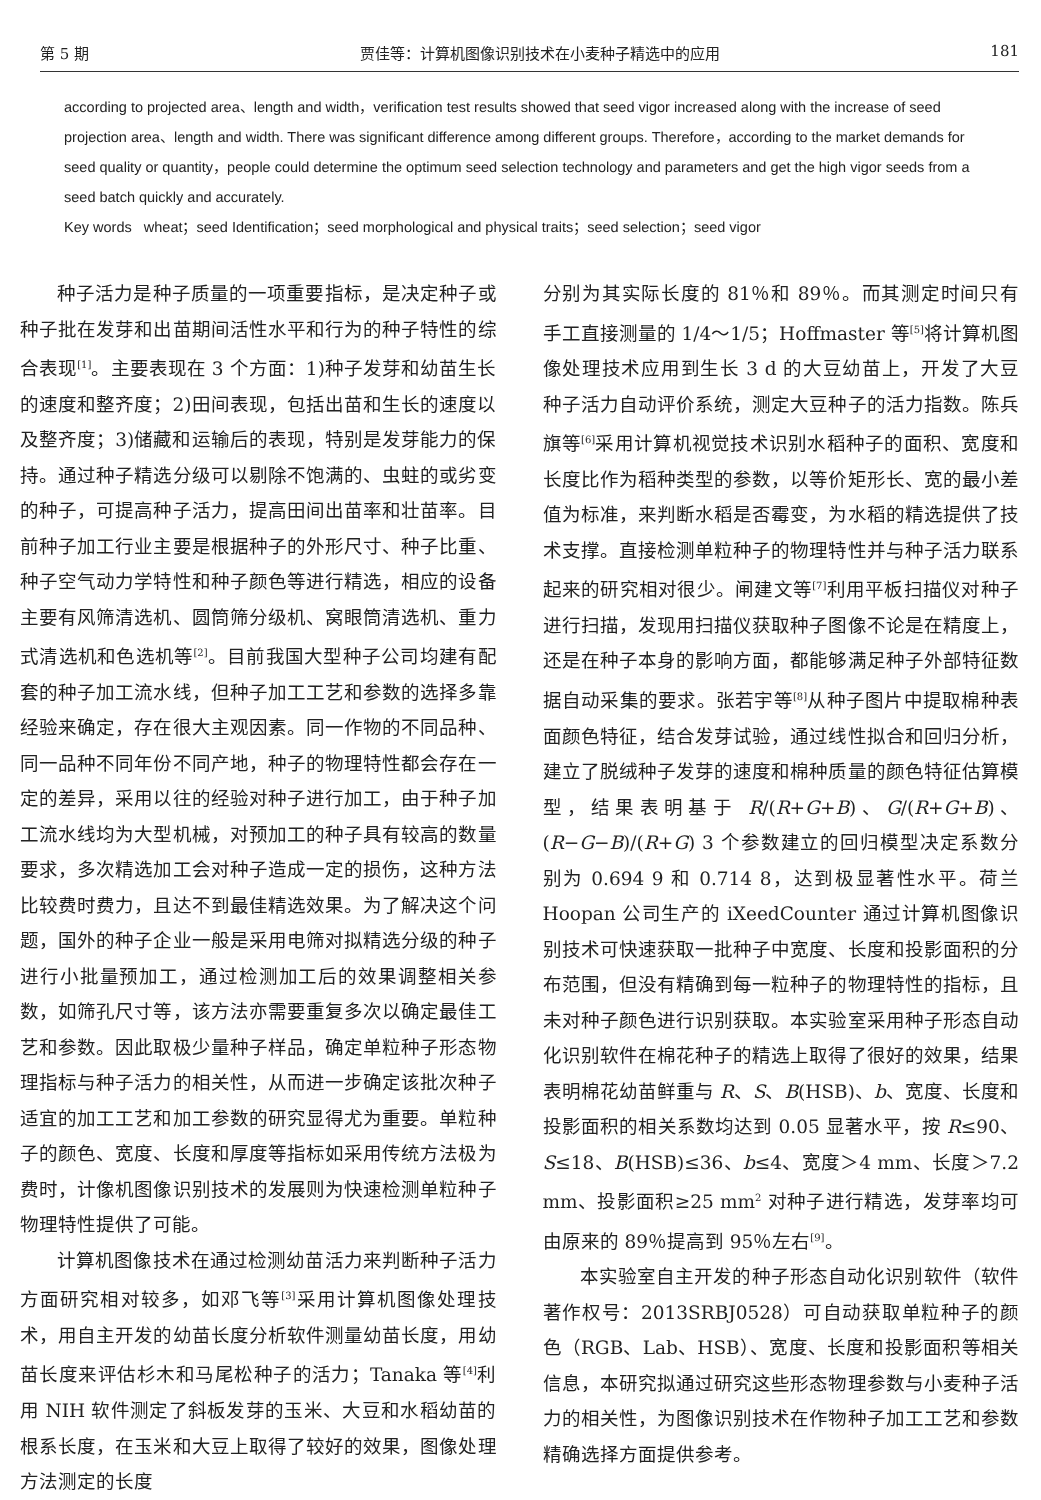第 5 期 贾佳等：计算机图像识别技术在小麦种子精选中的应用 181
according to projected area、length and width，verification test results showed that seed vigor increased along with the increase of seed projection area、length and width. There was significant difference among different groups. Therefore，according to the market demands for seed quality or quantity，people could determine the optimum seed selection technology and parameters and get the high vigor seeds from a seed batch quickly and accurately.
Key words wheat；seed Identification；seed morphological and physical traits；seed selection；seed vigor
种子活力是种子质量的一项重要指标，是决定种子或种子批在发芽和出苗期间活性水平和行为的种子特性的综合表现<sup>[1]</sup>。主要表现在 3 个方面：1)种子发芽和幼苗生长的速度和整齐度；2)田间表现，包括出苗和生长的速度以及整齐度；3)储藏和运输后的表现，特别是发芽能力的保持。通过种子精选分级可以剔除不饱满的、虫蛀的或劣变的种子，可提高种子活力，提高田间出苗率和壮苗率。目前种子加工行业主要是根据种子的外形尺寸、种子比重、种子空气动力学特性和种子颜色等进行精选，相应的设备主要有风筛清选机、圆筒筛分级机、窝眼筒清选机、重力式清选机和色选机等<sup>[2]</sup>。目前我国大型种子公司均建有配套的种子加工流水线，但种子加工工艺和参数的选择多靠经验来确定，存在很大主观因素。同一作物的不同品种、同一品种不同年份不同产地，种子的物理特性都会存在一定的差异，采用以往的经验对种子进行加工，由于种子加工流水线均为大型机械，对预加工的种子具有较高的数量要求，多次精选加工会对种子造成一定的损伤，这种方法比较费时费力，且达不到最佳精选效果。为了解决这个问题，国外的种子企业一般是采用电筛对拟精选分级的种子进行小批量预加工，通过检测加工后的效果调整相关参数，如筛孔尺寸等，该方法亦需要重复多次以确定最佳工艺和参数。因此取极少量种子样品，确定单粒种子形态物理指标与种子活力的相关性，从而进一步确定该批次种子适宜的加工工艺和加工参数的研究显得尤为重要。单粒种子的颜色、宽度、长度和厚度等指标如采用传统方法极为费时，计像机图像识别技术的发展则为快速检测单粒种子物理特性提供了可能。
计算机图像技术在通过检测幼苗活力来判断种子活力方面研究相对较多，如邓飞等<sup>[3]</sup>采用计算机图像处理技术，用自主开发的幼苗长度分析软件测量幼苗长度，用幼苗长度来评估杉木和马尾松种子的活力；Tanaka 等<sup>[4]</sup>利用 NIH 软件测定了斜板发芽的玉米、大豆和水稻幼苗的根系长度，在玉米和大豆上取得了较好的效果，图像处理方法测定的长度
分别为其实际长度的 81％和 89％。而其测定时间只有手工直接测量的 1/4～1/5；Hoffmaster 等<sup>[5]</sup>将计算机图像处理技术应用到生长 3 d 的大豆幼苗上，开发了大豆种子活力自动评价系统，测定大豆种子的活力指数。陈兵旗等<sup>[6]</sup>采用计算机视觉技术识别水稻种子的面积、宽度和长度比作为稻种类型的参数，以等价矩形长、宽的最小差值为标准，来判断水稻是否霉变，为水稻的精选提供了技术支撑。直接检测单粒种子的物理特性并与种子活力联系起来的研究相对很少。闸建文等<sup>[7]</sup>利用平板扫描仪对种子进行扫描，发现用扫描仪获取种子图像不论是在精度上，还是在种子本身的影响方面，都能够满足种子外部特征数据自动采集的要求。张若宇等<sup>[8]</sup>从种子图片中提取棉种表面颜色特征，结合发芽试验，通过线性拟合和回归分析，建立了脱绒种子发芽的速度和棉种质量的颜色特征估算模型，结果表明基于 R/(R+G+B)、G/(R+G+B)、(R−G−B)/(R+G) 3 个参数建立的回归模型决定系数分别为 0.694 9 和 0.714 8，达到极显著性水平。荷兰 Hoopan 公司生产的 iXeedCounter 通过计算机图像识别技术可快速获取一批种子中宽度、长度和投影面积的分布范围，但没有精确到每一粒种子的物理特性的指标，且未对种子颜色进行识别获取。本实验室采用种子形态自动化识别软件在棉花种子的精选上取得了很好的效果，结果表明棉花幼苗鲜重与 R、S、B(HSB)、b、宽度、长度和投影面积的相关系数均达到 0.05 显著水平，按 R≤90、S≤18、B(HSB)≤36、b≤4、宽度＞4 mm、长度＞7.2 mm、投影面积≥25 mm<sup>2</sup> 对种子进行精选，发芽率均可由原来的 89％提高到 95％左右<sup>[9]</sup>。
本实验室自主开发的种子形态自动化识别软件（软件著作权号：2013SRBJ0528）可自动获取单粒种子的颜色（RGB、Lab、HSB）、宽度、长度和投影面积等相关信息，本研究拟通过研究这些形态物理参数与小麦种子活力的相关性，为图像识别技术在作物种子加工工艺和参数精确选择方面提供参考。